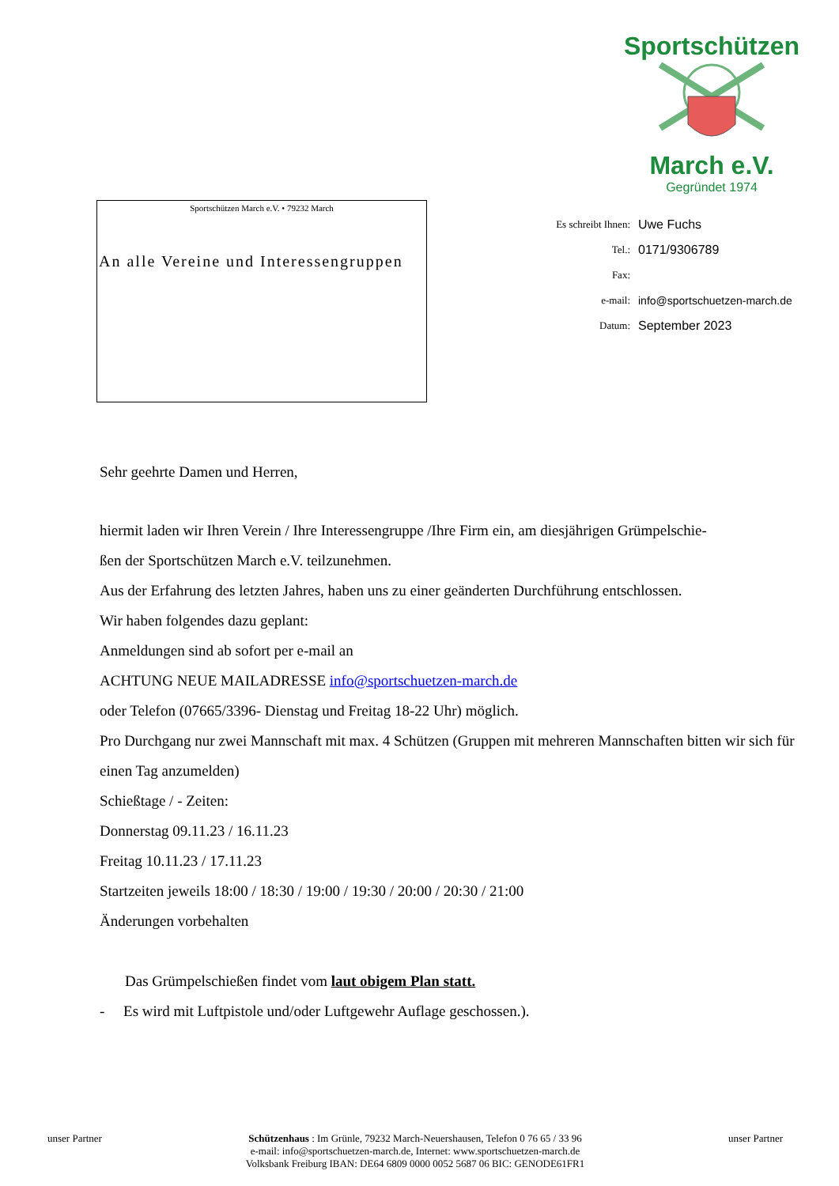Sportschützen
March e.V.
Gegründet 1974
Sportschützen March e.V. • 79232 March
An alle Vereine und Interessengruppen
Es schreibt Ihnen: Uwe Fuchs
Tel.: 0171/9306789
Fax:
e-mail: info@sportschuetzen-march.de
Datum: September 2023
Sehr geehrte Damen und Herren,
hiermit laden wir Ihren Verein / Ihre Interessengruppe /Ihre Firm ein, am diesjährigen Grümpelschie-
ßen der Sportschützen March e.V. teilzunehmen.
Aus der Erfahrung des letzten Jahres, haben uns zu einer geänderten Durchführung entschlossen.
Wir haben folgendes dazu geplant:
Anmeldungen sind ab sofort per e-mail an
ACHTUNG NEUE MAILADRESSE info@sportschuetzen-march.de
oder Telefon (07665/3396- Dienstag und Freitag 18-22 Uhr) möglich.
Pro Durchgang nur zwei Mannschaft mit max. 4 Schützen (Gruppen mit mehreren Mannschaften bitten wir sich für einen Tag anzumelden)
Schießtage / - Zeiten:
Donnerstag 09.11.23 / 16.11.23
Freitag 10.11.23 / 17.11.23
Startzeiten jeweils 18:00 / 18:30 / 19:00 / 19:30 / 20:00 / 20:30 / 21:00
Änderungen vorbehalten
Das Grümpelschießen findet vom laut obigem Plan statt.
- Es wird mit Luftpistole und/oder Luftgewehr Auflage geschossen.).
unser Partner
Schützenhaus : Im Grünle, 79232 March-Neuershausen, Telefon 0 76 65 / 33 96
e-mail: info@sportschuetzen-march.de, Internet: www.sportschuetzen-march.de
Volksbank Freiburg IBAN: DE64 6809 0000 0052 5687 06 BIC: GENODE61FR1
unser Partner